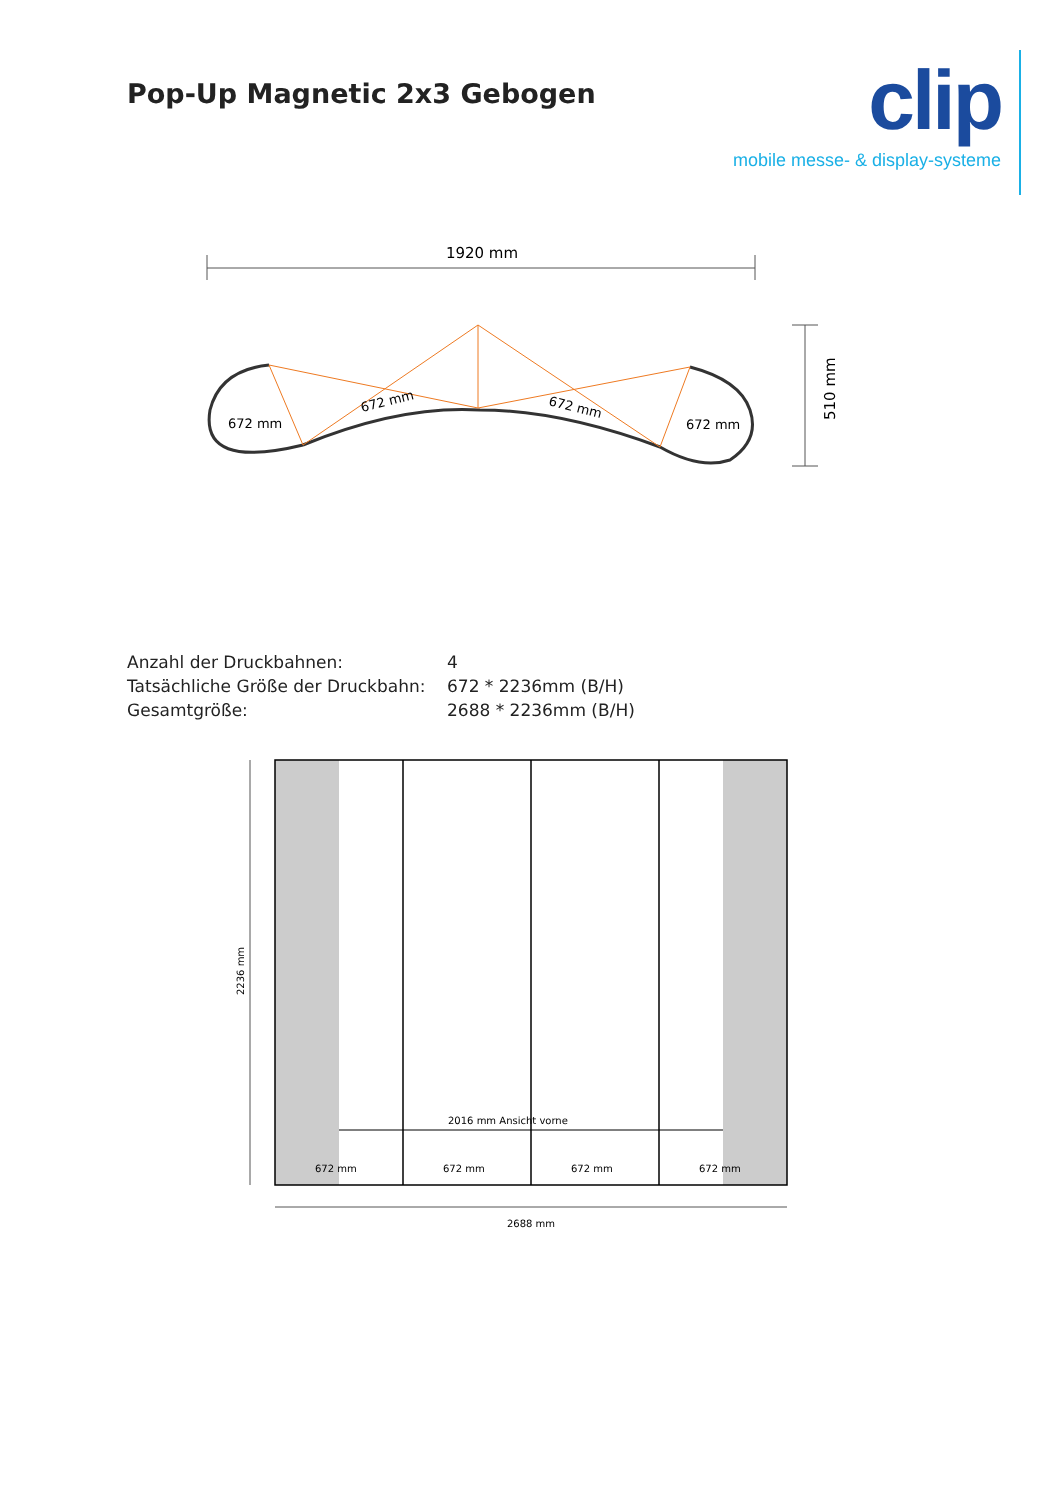Pop-Up Magnetic 2x3 Gebogen
clip
mobile messe- & display-systeme
1920 mm
672 mm
672 mm
672 mm
672 mm
510 mm
| Anzahl der Druckbahnen: | 4 |
| Tatsächliche Größe der Druckbahn: | 672 * 2236mm (B/H) |
| Gesamtgröße: | 2688 * 2236mm (B/H) |
2016 mm Ansicht vorne
672 mm
672 mm
672 mm
672 mm
2236 mm
2688 mm